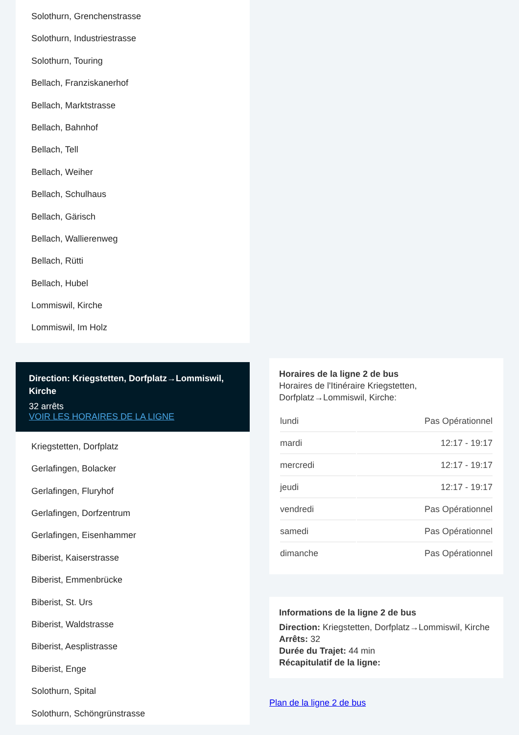Solothurn, Grenchenstrasse
Solothurn, Industriestrasse
Solothurn, Touring
Bellach, Franziskanerhof
Bellach, Marktstrasse
Bellach, Bahnhof
Bellach, Tell
Bellach, Weiher
Bellach, Schulhaus
Bellach, Gärisch
Bellach, Wallierenweg
Bellach, Rütti
Bellach, Hubel
Lommiswil, Kirche
Lommiswil, Im Holz
Direction: Kriegstetten, Dorfplatz→Lommiswil, Kirche
32 arrêts
VOIR LES HORAIRES DE LA LIGNE
Kriegstetten, Dorfplatz
Gerlafingen, Bolacker
Gerlafingen, Fluryhof
Gerlafingen, Dorfzentrum
Gerlafingen, Eisenhammer
Biberist, Kaiserstrasse
Biberist, Emmenbrücke
Biberist, St. Urs
Biberist, Waldstrasse
Biberist, Aesplistrasse
Biberist, Enge
Solothurn, Spital
Solothurn, Schöngrünstrasse
Horaires de la ligne 2 de bus
Horaires de l'Itinéraire Kriegstetten, Dorfplatz→Lommiswil, Kirche:
| lundi | Pas Opérationnel |
| mardi | 12:17 - 19:17 |
| mercredi | 12:17 - 19:17 |
| jeudi | 12:17 - 19:17 |
| vendredi | Pas Opérationnel |
| samedi | Pas Opérationnel |
| dimanche | Pas Opérationnel |
Informations de la ligne 2 de bus
Direction: Kriegstetten, Dorfplatz→Lommiswil, Kirche
Arrêts: 32
Durée du Trajet: 44 min
Récapitulatif de la ligne:
Plan de la ligne 2 de bus